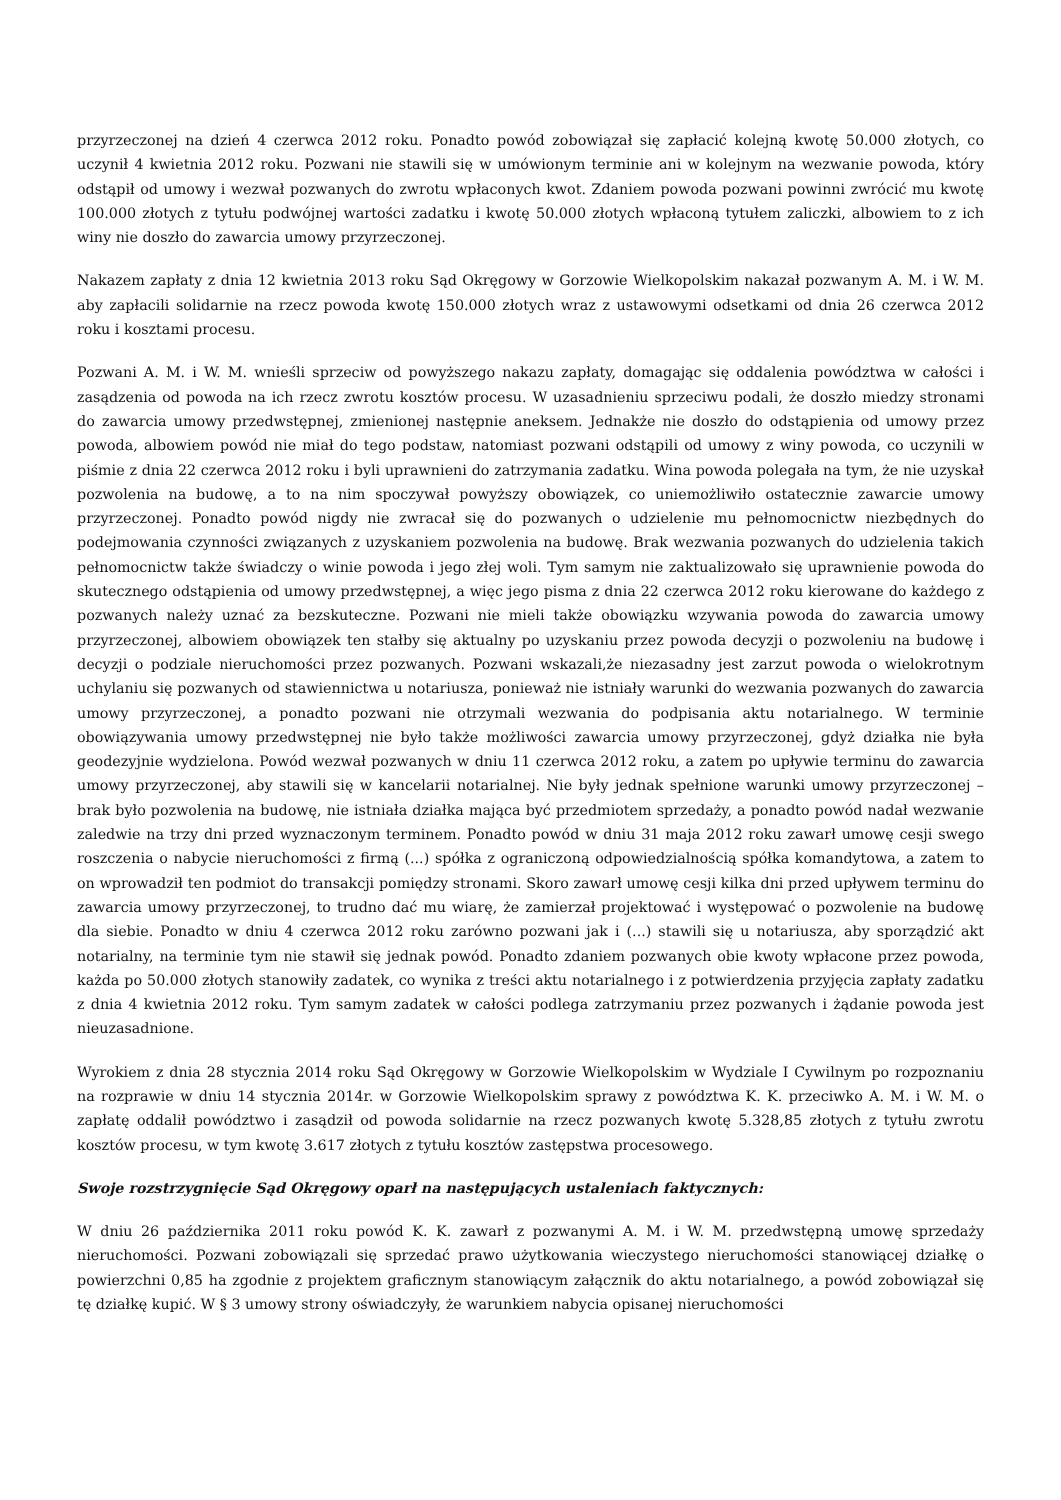przyrzeczonej na dzień 4 czerwca 2012 roku. Ponadto powód zobowiązał się zapłacić kolejną kwotę 50.000 złotych, co uczynił 4 kwietnia 2012 roku. Pozwani nie stawili się w umówionym terminie ani w kolejnym na wezwanie powoda, który odstąpił od umowy i wezwał pozwanych do zwrotu wpłaconych kwot. Zdaniem powoda pozwani powinni zwrócić mu kwotę 100.000 złotych z tytułu podwójnej wartości zadatku i kwotę 50.000 złotych wpłaconą tytułem zaliczki, albowiem to z ich winy nie doszło do zawarcia umowy przyrzeczonej.
Nakazem zapłaty z dnia 12 kwietnia 2013 roku Sąd Okręgowy w Gorzowie Wielkopolskim nakazał pozwanym A. M. i W. M. aby zapłacili solidarnie na rzecz powoda kwotę 150.000 złotych wraz z ustawowymi odsetkami od dnia 26 czerwca 2012 roku i kosztami procesu.
Pozwani A. M. i W. M. wnieśli sprzeciw od powyższego nakazu zapłaty, domagając się oddalenia powództwa w całości i zasądzenia od powoda na ich rzecz zwrotu kosztów procesu. W uzasadnieniu sprzeciwu podali, że doszło miedzy stronami do zawarcia umowy przedwstępnej, zmienionej następnie aneksem. Jednakże nie doszło do odstąpienia od umowy przez powoda, albowiem powód nie miał do tego podstaw, natomiast pozwani odstąpili od umowy z winy powoda, co uczynili w piśmie z dnia 22 czerwca 2012 roku i byli uprawnieni do zatrzymania zadatku. Wina powoda polegała na tym, że nie uzyskał pozwolenia na budowę, a to na nim spoczywał powyższy obowiązek, co uniemożliwiło ostatecznie zawarcie umowy przyrzeczonej. Ponadto powód nigdy nie zwracał się do pozwanych o udzielenie mu pełnomocnictw niezbędnych do podejmowania czynności związanych z uzyskaniem pozwolenia na budowę. Brak wezwania pozwanych do udzielenia takich pełnomocnictw także świadczy o winie powoda i jego złej woli. Tym samym nie zaktualizowało się uprawnienie powoda do skutecznego odstąpienia od umowy przedwstępnej, a więc jego pisma z dnia 22 czerwca 2012 roku kierowane do każdego z pozwanych należy uznać za bezskuteczne. Pozwani nie mieli także obowiązku wzywania powoda do zawarcia umowy przyrzeczonej, albowiem obowiązek ten stałby się aktualny po uzyskaniu przez powoda decyzji o pozwoleniu na budowę i decyzji o podziale nieruchomości przez pozwanych. Pozwani wskazali,że niezasadny jest zarzut powoda o wielokrotnym uchylaniu się pozwanych od stawiennictwa u notariusza, ponieważ nie istniały warunki do wezwania pozwanych do zawarcia umowy przyrzeczonej, a ponadto pozwani nie otrzymali wezwania do podpisania aktu notarialnego. W terminie obowiązywania umowy przedwstępnej nie było także możliwości zawarcia umowy przyrzeczonej, gdyż działka nie była geodezyjnie wydzielona. Powód wezwał pozwanych w dniu 11 czerwca 2012 roku, a zatem po upływie terminu do zawarcia umowy przyrzeczonej, aby stawili się w kancelarii notarialnej. Nie były jednak spełnione warunki umowy przyrzeczonej – brak było pozwolenia na budowę, nie istniała działka mająca być przedmiotem sprzedaży, a ponadto powód nadał wezwanie zaledwie na trzy dni przed wyznaczonym terminem. Ponadto powód w dniu 31 maja 2012 roku zawarł umowę cesji swego roszczenia o nabycie nieruchomości z firmą (...) spółka z ograniczoną odpowiedzialnością spółka komandytowa, a zatem to on wprowadził ten podmiot do transakcji pomiędzy stronami. Skoro zawarł umowę cesji kilka dni przed upływem terminu do zawarcia umowy przyrzeczonej, to trudno dać mu wiarę, że zamierzał projektować i występować o pozwolenie na budowę dla siebie. Ponadto w dniu 4 czerwca 2012 roku zarówno pozwani jak i (...) stawili się u notariusza, aby sporządzić akt notarialny, na terminie tym nie stawił się jednak powód. Ponadto zdaniem pozwanych obie kwoty wpłacone przez powoda, każda po 50.000 złotych stanowiły zadatek, co wynika z treści aktu notarialnego i z potwierdzenia przyjęcia zapłaty zadatku z dnia 4 kwietnia 2012 roku. Tym samym zadatek w całości podlega zatrzymaniu przez pozwanych i żądanie powoda jest nieuzasadnione.
Wyrokiem z dnia 28 stycznia 2014 roku Sąd Okręgowy w Gorzowie Wielkopolskim w Wydziale I Cywilnym po rozpoznaniu na rozprawie w dniu 14 stycznia 2014r. w Gorzowie Wielkopolskim sprawy z powództwa K. K. przeciwko A. M. i W. M. o zapłatę oddalił powództwo i zasądził od powoda solidarnie na rzecz pozwanych kwotę 5.328,85 złotych z tytułu zwrotu kosztów procesu, w tym kwotę 3.617 złotych z tytułu kosztów zastępstwa procesowego.
Swoje rozstrzygnięcie Sąd Okręgowy oparł na następujących ustaleniach faktycznych:
W dniu 26 października 2011 roku powód K. K. zawarł z pozwanymi A. M. i W. M. przedwstępną umowę sprzedaży nieruchomości. Pozwani zobowiązali się sprzedać prawo użytkowania wieczystego nieruchomości stanowiącej działkę o powierzchni 0,85 ha zgodnie z projektem graficznym stanowiącym załącznik do aktu notarialnego, a powód zobowiązał się tę działkę kupić. W § 3 umowy strony oświadczyły, że warunkiem nabycia opisanej nieruchomości